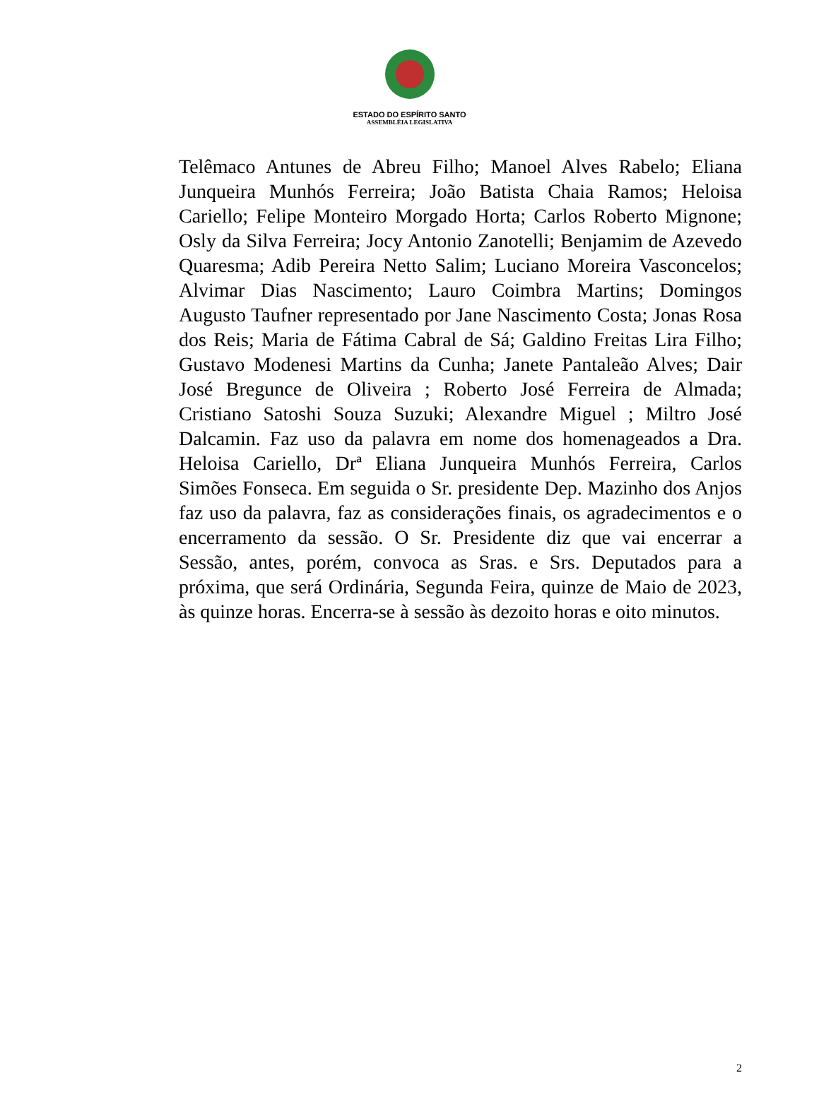ESTADO DO ESPÍRITO SANTO
ASSEMBLÉIA LEGISLATIVA
Telêmaco Antunes de Abreu Filho; Manoel Alves Rabelo; Eliana Junqueira Munhós Ferreira; João Batista Chaia Ramos; Heloisa Cariello; Felipe Monteiro Morgado Horta; Carlos Roberto Mignone; Osly da Silva Ferreira; Jocy Antonio Zanotelli; Benjamim de Azevedo Quaresma; Adib Pereira Netto Salim; Luciano Moreira Vasconcelos; Alvimar Dias Nascimento; Lauro Coimbra Martins; Domingos Augusto Taufner representado por Jane Nascimento Costa; Jonas Rosa dos Reis; Maria de Fátima Cabral de Sá; Galdino Freitas Lira Filho; Gustavo Modenesi Martins da Cunha; Janete Pantaleão Alves; Dair José Bregunce de Oliveira ; Roberto José Ferreira de Almada; Cristiano Satoshi Souza Suzuki; Alexandre Miguel ; Miltro José Dalcamin. Faz uso da palavra em nome dos homenageados a Dra. Heloisa Cariello, Drª Eliana Junqueira Munhós Ferreira, Carlos Simões Fonseca. Em seguida o Sr. presidente Dep. Mazinho dos Anjos faz uso da palavra, faz as considerações finais, os agradecimentos e o encerramento da sessão. O Sr. Presidente diz que vai encerrar a Sessão, antes, porém, convoca as Sras. e Srs. Deputados para a próxima, que será Ordinária, Segunda Feira, quinze de Maio de 2023, às quinze horas. Encerra-se à sessão às dezoito horas e oito minutos.
2